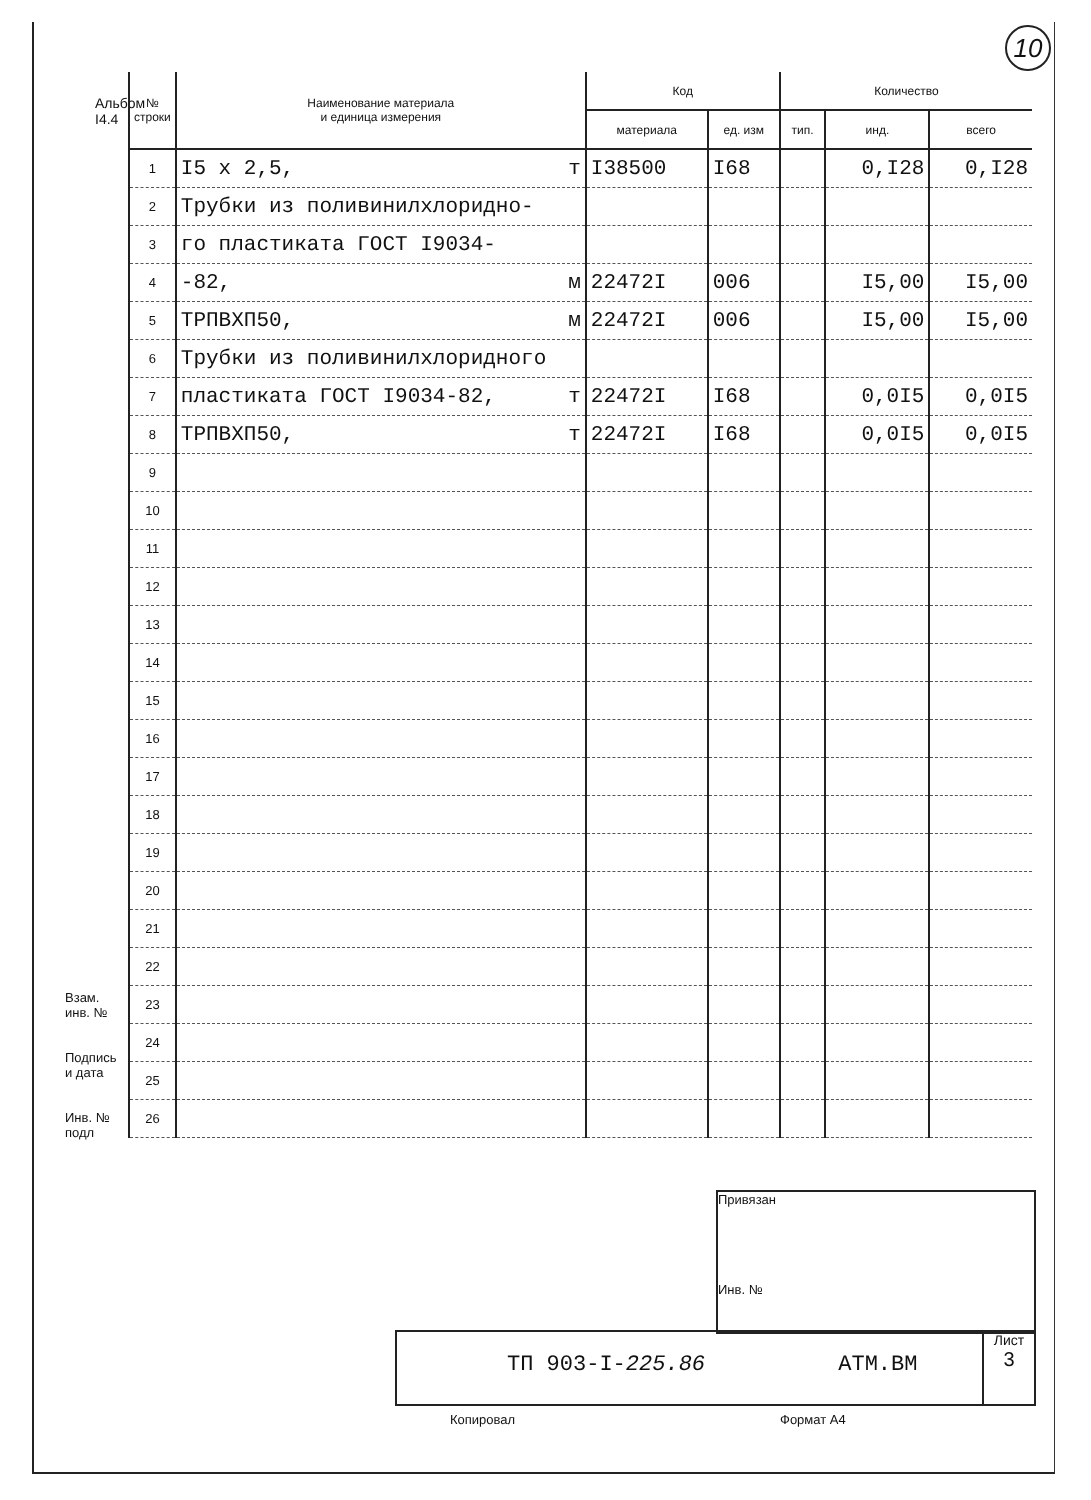10
Альбом I4.4
| № строки | Наименование материала и единица измерения | Код | | Количество | | |
| --- | --- | --- | --- | --- | --- | --- |
| | | материала | ед. изм | тип. | инд. | всего |
| 1 | I5 x 2,5, т | I38500 | I68 | | 0,I28 | 0,I28 |
| 2 | Трубки из поливинилхлоридно- | | | | | |
| 3 | го пластиката ГОСТ I9034- | | | | | |
| 4 | -82, м | 22472I | 006 | | I5,00 | I5,00 |
| 5 | ТРПВХП50, м | 22472I | 006 | | I5,00 | I5,00 |
| 6 | Трубки из поливинилхлоридного | | | | | |
| 7 | пластиката ГОСТ I9034-82, т | 22472I | I68 | | 0,0I5 | 0,0I5 |
| 8 | ТРПВХП50, т | 22472I | I68 | | 0,0I5 | 0,0I5 |
| 9 | | | | | | |
| 10 | | | | | | |
| 11 | | | | | | |
| 12 | | | | | | |
| 13 | | | | | | |
| 14 | | | | | | |
| 15 | | | | | | |
| 16 | | | | | | |
| 17 | | | | | | |
| 18 | | | | | | |
| 19 | | | | | | |
| 20 | | | | | | |
| 21 | | | | | | |
| 22 | | | | | | |
| 23 | | | | | | |
| 24 | | | | | | |
| 25 | | | | | | |
| 26 | | | | | | |
Взам. инв. №
Подпись и дата
Инв. № подл
Привязан
Инв. №
ТП 903-I-225.86 АТМ.ВМ Лист
3
Копировал Формат А4